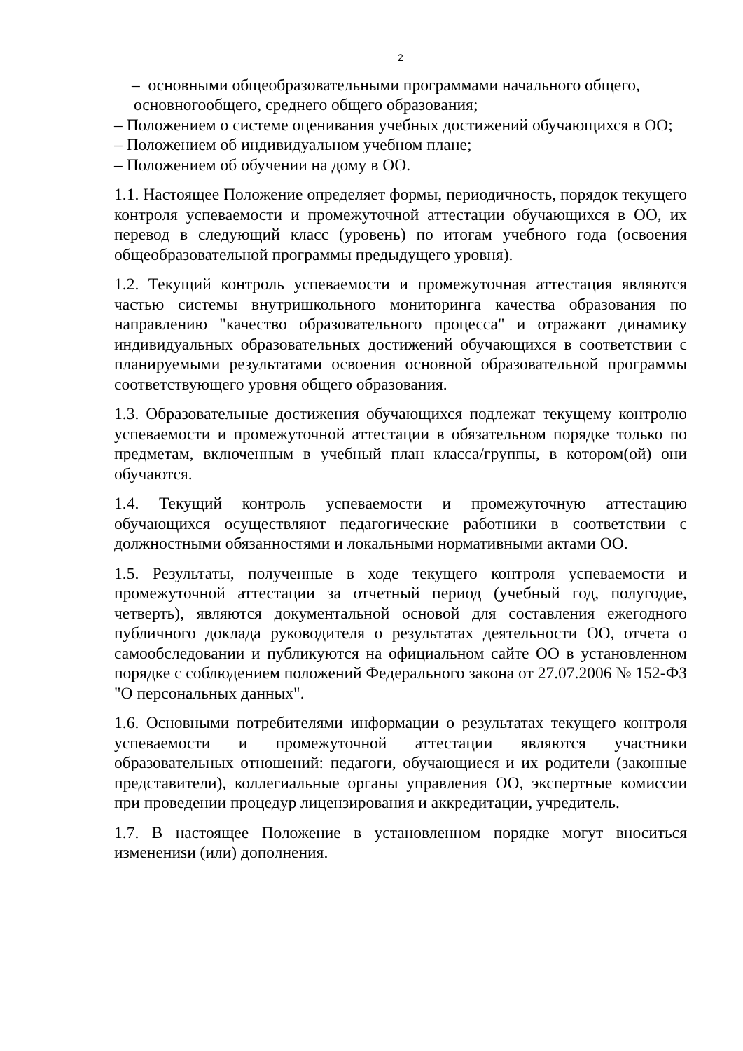2
– основными общеобразовательными программами начального общего,
основногообщего, среднего общего образования;
– Положением о системе оценивания учебных достижений обучающихся в ОО;
– Положением об индивидуальном учебном плане;
– Положением об обучении на дому в ОО.
1.1. Настоящее Положение определяет формы, периодичность, порядок текущего контроля успеваемости и промежуточной аттестации обучающихся в ОО, их перевод в следующий класс (уровень) по итогам учебного года (освоения общеобразовательной программы предыдущего уровня).
1.2. Текущий контроль успеваемости и промежуточная аттестация являются частью системы внутришкольного мониторинга качества образования по направлению "качество образовательного процесса" и отражают динамику индивидуальных образовательных достижений обучающихся в соответствии с планируемыми результатами освоения основной образовательной программы соответствующего уровня общего образования.
1.3. Образовательные достижения обучающихся подлежат текущему контролю успеваемости и промежуточной аттестации в обязательном порядке только по предметам, включенным в учебный план класса/группы, в котором(ой) они обучаются.
1.4. Текущий контроль успеваемости и промежуточную аттестацию обучающихся осуществляют педагогические работники в соответствии с должностными обязанностями и локальными нормативными актами ОО.
1.5. Результаты, полученные в ходе текущего контроля успеваемости и промежуточной аттестации за отчетный период (учебный год, полугодие, четверть), являются документальной основой для составления ежегодного публичного доклада руководителя о результатах деятельности ОО, отчета о самообследовании и публикуются на официальном сайте ОО в установленном порядке с соблюдением положений Федерального закона от 27.07.2006 № 152-ФЗ "О персональных данных".
1.6. Основными потребителями информации о результатах текущего контроля успеваемости и промежуточной аттестации являются участники образовательных отношений: педагоги, обучающиеся и их родители (законные представители), коллегиальные органы управления ОО, экспертные комиссии при проведении процедур лицензирования и аккредитации, учредитель.
1.7. В настоящее Положение в установленном порядке могут вноситься изменениsи (или) дополнения.